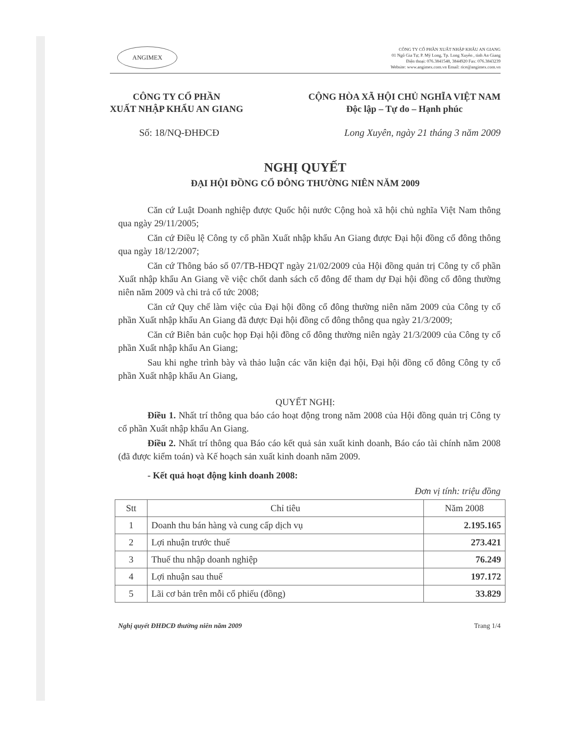ANGIMEX
CÔNG TY CỔ PHẦN XUẤT NHẬP KHẨU AN GIANG
01 Ngô Gia Tự, P. Mỹ Long, Tp. Long Xuyên , tỉnh An Giang
Điện thoại: 076.3841548, 3844920 Fax: 076.3843239
Website: www.angimex.com.vn Email: rice@angimex.com.vn
CÔNG TY CỔ PHẦN
XUẤT NHẬP KHẨU AN GIANG
CỘNG HÒA XÃ HỘI CHỦ NGHĨA VIỆT NAM
Độc lập – Tự do – Hạnh phúc
Số: 18/NQ-ĐHĐCĐ Long Xuyên, ngày 21 tháng 3 năm 2009
NGHỊ QUYẾT
ĐẠI HỘI ĐỒNG CỔ ĐÔNG THƯỜNG NIÊN NĂM 2009
Căn cứ Luật Doanh nghiệp được Quốc hội nước Cộng hoà xã hội chủ nghĩa Việt Nam thông qua ngày 29/11/2005;
Căn cứ Điều lệ Công ty cổ phần Xuất nhập khẩu An Giang được Đại hội đồng cổ đông thông qua ngày 18/12/2007;
Căn cứ Thông báo số 07/TB-HĐQT ngày 21/02/2009 của Hội đồng quản trị Công ty cổ phần Xuất nhập khẩu An Giang về việc chốt danh sách cổ đông để tham dự Đại hội đồng cổ đông thường niên năm 2009 và chi trả cổ tức 2008;
Căn cứ Quy chế làm việc của Đại hội đồng cổ đông thường niên năm 2009 của Công ty cổ phần Xuất nhập khẩu An Giang đã được Đại hội đồng cổ đông thông qua ngày 21/3/2009;
Căn cứ Biên bản cuộc họp Đại hội đồng cổ đông thường niên ngày 21/3/2009 của Công ty cổ phần Xuất nhập khẩu An Giang;
Sau khi nghe trình bày và thảo luận các văn kiện đại hội, Đại hội đồng cổ đông Công ty cổ phần Xuất nhập khẩu An Giang,
QUYẾT NGHỊ:
Điều 1. Nhất trí thông qua báo cáo hoạt động trong năm 2008 của Hội đồng quản trị Công ty cổ phần Xuất nhập khẩu An Giang.
Điều 2. Nhất trí thông qua Báo cáo kết quả sản xuất kinh doanh, Báo cáo tài chính năm 2008 (đã được kiểm toán) và Kế hoạch sản xuất kinh doanh năm 2009.
- Kết quả hoạt động kinh doanh 2008:
Đơn vị tính: triệu đồng
| Stt | Chỉ tiêu | Năm 2008 |
| --- | --- | --- |
| 1 | Doanh thu bán hàng và cung cấp dịch vụ | 2.195.165 |
| 2 | Lợi nhuận trước thuế | 273.421 |
| 3 | Thuế thu nhập doanh nghiệp | 76.249 |
| 4 | Lợi nhuận sau thuế | 197.172 |
| 5 | Lãi cơ bản trên mỗi cổ phiếu (đồng) | 33.829 |
Nghị quyết ĐHĐCĐ thường niên năm 2009
Trang 1/4